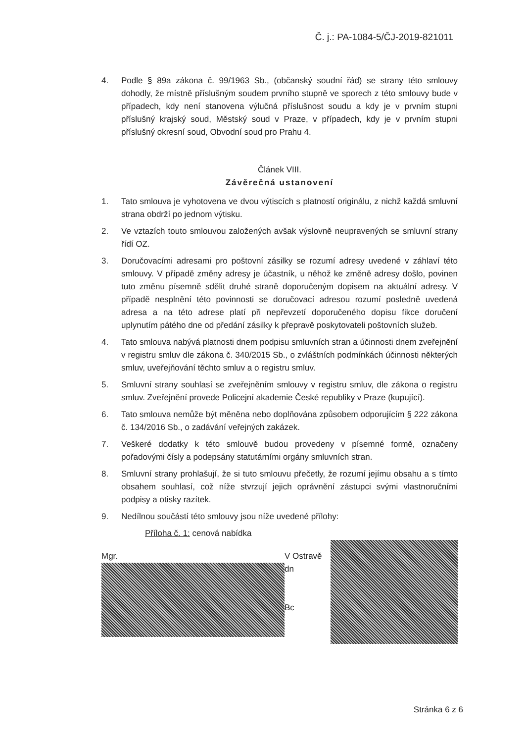Č. j.: PA-1084-5/ČJ-2019-821011
4. Podle § 89a zákona č. 99/1963 Sb., (občanský soudní řád) se strany této smlouvy dohodly, že místně příslušným soudem prvního stupně ve sporech z této smlouvy bude v případech, kdy není stanovena výlučná příslušnost soudu a kdy je v prvním stupni příslušný krajský soud, Městský soud v Praze, v případech, kdy je v prvním stupni příslušný okresní soud, Obvodní soud pro Prahu 4.
Článek VIII.
Závěrečná ustanovení
1. Tato smlouva je vyhotovena ve dvou výtiscích s platností originálu, z nichž každá smluvní strana obdrží po jednom výtisku.
2. Ve vztazích touto smlouvou založených avšak výslovně neupravených se smluvní strany řídí OZ.
3. Doručovacími adresami pro poštovní zásilky se rozumí adresy uvedené v záhlaví této smlouvy. V případě změny adresy je účastník, u něhož ke změně adresy došlo, povinen tuto změnu písemně sdělit druhé straně doporučeným dopisem na aktuální adresy. V případě nesplnění této povinnosti se doručovací adresou rozumí posledně uvedená adresa a na této adrese platí při nepřevzetí doporučeného dopisu fikce doručení uplynutím pátého dne od předání zásilky k přepravě poskytovateli poštovních služeb.
4. Tato smlouva nabývá platnosti dnem podpisu smluvních stran a účinnosti dnem zveřejnění v registru smluv dle zákona č. 340/2015 Sb., o zvláštních podmínkách účinnosti některých smluv, uveřejňování těchto smluv a o registru smluv.
5. Smluvní strany souhlasí se zveřejněním smlouvy v registru smluv, dle zákona o registru smluv. Zveřejnění provede Policejní akademie České republiky v Praze (kupující).
6. Tato smlouva nemůže být měněna nebo doplňována způsobem odporujícím § 222 zákona č. 134/2016 Sb., o zadávání veřejných zakázek.
7. Veškeré dodatky k této smlouvě budou provedeny v písemné formě, označeny pořadovými čísly a podepsány statutárními orgány smluvních stran.
8. Smluvní strany prohlašují, že si tuto smlouvu přečetly, že rozumí jejímu obsahu a s tímto obsahem souhlasí, což níže stvrzují jejich oprávnění zástupci svými vlastnoručními podpisy a otisky razítek.
9. Nedílnou součástí této smlouvy jsou níže uvedené přílohy:
Příloha č. 1: cenová nabídka
Mgr. V Ostravě dn
Bc
Stránka 6 z 6